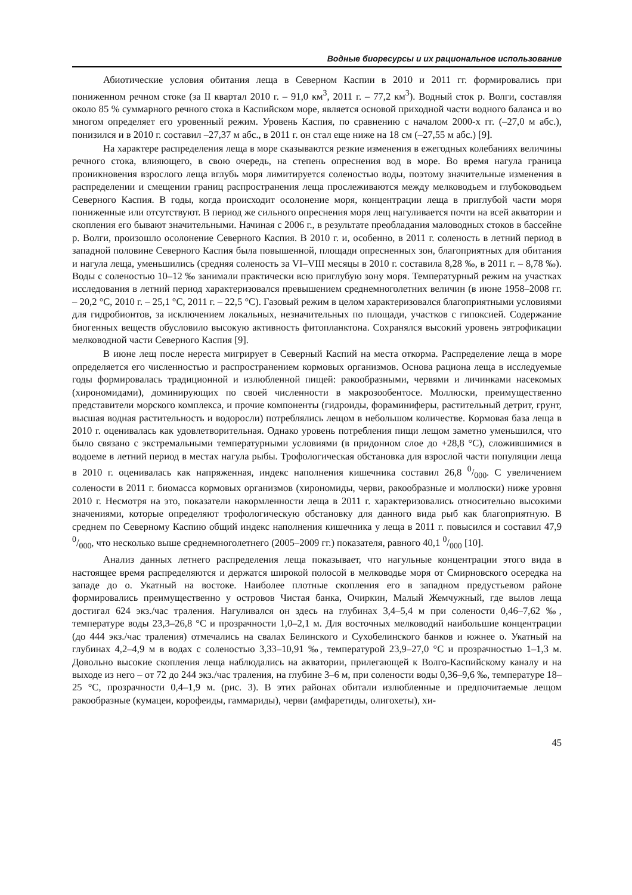Водные биоресурсы и их рациональное использование
Абиотические условия обитания леща в Северном Каспии в 2010 и 2011 гг. формировались при пониженном речном стоке (за II квартал 2010 г. – 91,0 км<sup>3</sup>, 2011 г. – 77,2 км<sup>3</sup>). Водный сток р. Волги, составляя около 85 % суммарного речного стока в Каспийском море, является основой приходной части водного баланса и во многом определяет его уровенный режим. Уровень Каспия, по сравнению с началом 2000-х гг. (–27,0 м абс.), понизился и в 2010 г. составил –27,37 м абс., в 2011 г. он стал еще ниже на 18 см (–27,55 м абс.) [9].
На характере распределения леща в море сказываются резкие изменения в ежегодных колебаниях величины речного стока, влияющего, в свою очередь, на степень опреснения вод в море. Во время нагула граница проникновения взрослого леща вглубь моря лимитируется соленостью воды, поэтому значительные изменения в распределении и смещении границ распространения леща прослеживаются между мелководьем и глубоководьем Северного Каспия. В годы, когда происходит осолонение моря, концентрации леща в приглубой части моря пониженные или отсутствуют. В период же сильного опреснения моря лещ нагуливается почти на всей акватории и скопления его бывают значительными. Начиная с 2006 г., в результате преобладания маловодных стоков в бассейне р. Волги, произошло осолонение Северного Каспия. В 2010 г. и, особенно, в 2011 г. соленость в летний период в западной половине Северного Каспия была повышенной, площади опресненных зон, благоприятных для обитания и нагула леща, уменьшились (средняя соленость за VI–VIII месяцы в 2010 г. составила 8,28 ‰, в 2011 г. – 8,78 ‰). Воды с соленостью 10–12 ‰ занимали практически всю приглубую зону моря. Температурный режим на участках исследования в летний период характеризовался превышением среднемноголетних величин (в июне 1958–2008 гг. – 20,2 °С, 2010 г. – 25,1 °С, 2011 г. – 22,5 °С). Газовый режим в целом характеризовался благоприятными условиями для гидробионтов, за исключением локальных, незначительных по площади, участков с гипоксией. Содержание биогенных веществ обусловило высокую активность фитопланктона. Сохранялся высокий уровень эвтрофикации мелководной части Северного Каспия [9].
В июне лещ после нереста мигрирует в Северный Каспий на места откорма. Распределение леща в море определяется его численностью и распространением кормовых организмов. Основа рациона леща в исследуемые годы формировалась традиционной и излюбленной пищей: ракообразными, червями и личинками насекомых (хирономидами), доминирующих по своей численности в макрозообентосе. Моллюски, преимущественно представители морского комплекса, и прочие компоненты (гидроиды, фораминиферы, растительный детрит, грунт, высшая водная растительность и водоросли) потреблялись лещом в небольшом количестве. Кормовая база леща в 2010 г. оценивалась как удовлетворительная. Однако уровень потребления пищи лещом заметно уменьшился, что было связано с экстремальными температурными условиями (в придонном слое до +28,8 °С), сложившимися в водоеме в летний период в местах нагула рыбы. Трофологическая обстановка для взрослой части популяции леща в 2010 г. оценивалась как напряженная, индекс наполнения кишечника составил 26,8 0/000. С увеличением солености в 2011 г. биомасса кормовых организмов (хирономиды, черви, ракообразные и моллюски) ниже уровня 2010 г. Несмотря на это, показатели накормленности леща в 2011 г. характеризовались относительно высокими значениями, которые определяют трофологическую обстановку для данного вида рыб как благоприятную. В среднем по Северному Каспию общий индекс наполнения кишечника у леща в 2011 г. повысился и составил 47,9 0/000, что несколько выше среднемноголетнего (2005–2009 гг.) показателя, равного 40,1 0/000 [10].
Анализ данных летнего распределения леща показывает, что нагульные концентрации этого вида в настоящее время распределяются и держатся широкой полосой в мелководье моря от Смирновского осередка на западе до о. Укатный на востоке. Наиболее плотные скопления его в западном предустьевом районе формировались преимущественно у островов Чистая банка, Очиркин, Малый Жемчужный, где вылов леща достигал 624 экз./час траления. Нагуливался он здесь на глубинах 3,4–5,4 м при солености 0,46–7,62 ‰, температуре воды 23,3–26,8 °С и прозрачности 1,0–2,1 м. Для восточных мелководий наибольшие концентрации (до 444 экз./час траления) отмечались на свалах Белинского и Сухобелинского банков и южнее о. Укатный на глубинах 4,2–4,9 м в водах с соленостью 3,33–10,91 ‰, температурой 23,9–27,0 °С и прозрачностью 1–1,3 м. Довольно высокие скопления леща наблюдались на акватории, прилегающей к Волго-Каспийскому каналу и на выходе из него – от 72 до 244 экз./час траления, на глубине 3–6 м, при солености воды 0,36–9,6 ‰, температуре 18–25 °С, прозрачности 0,4–1,9 м. (рис. 3). В этих районах обитали излюбленные и предпочитаемые лещом ракообразные (кумацеи, корофеиды, гаммариды), черви (амфаретиды, олигохеты), хи-
45